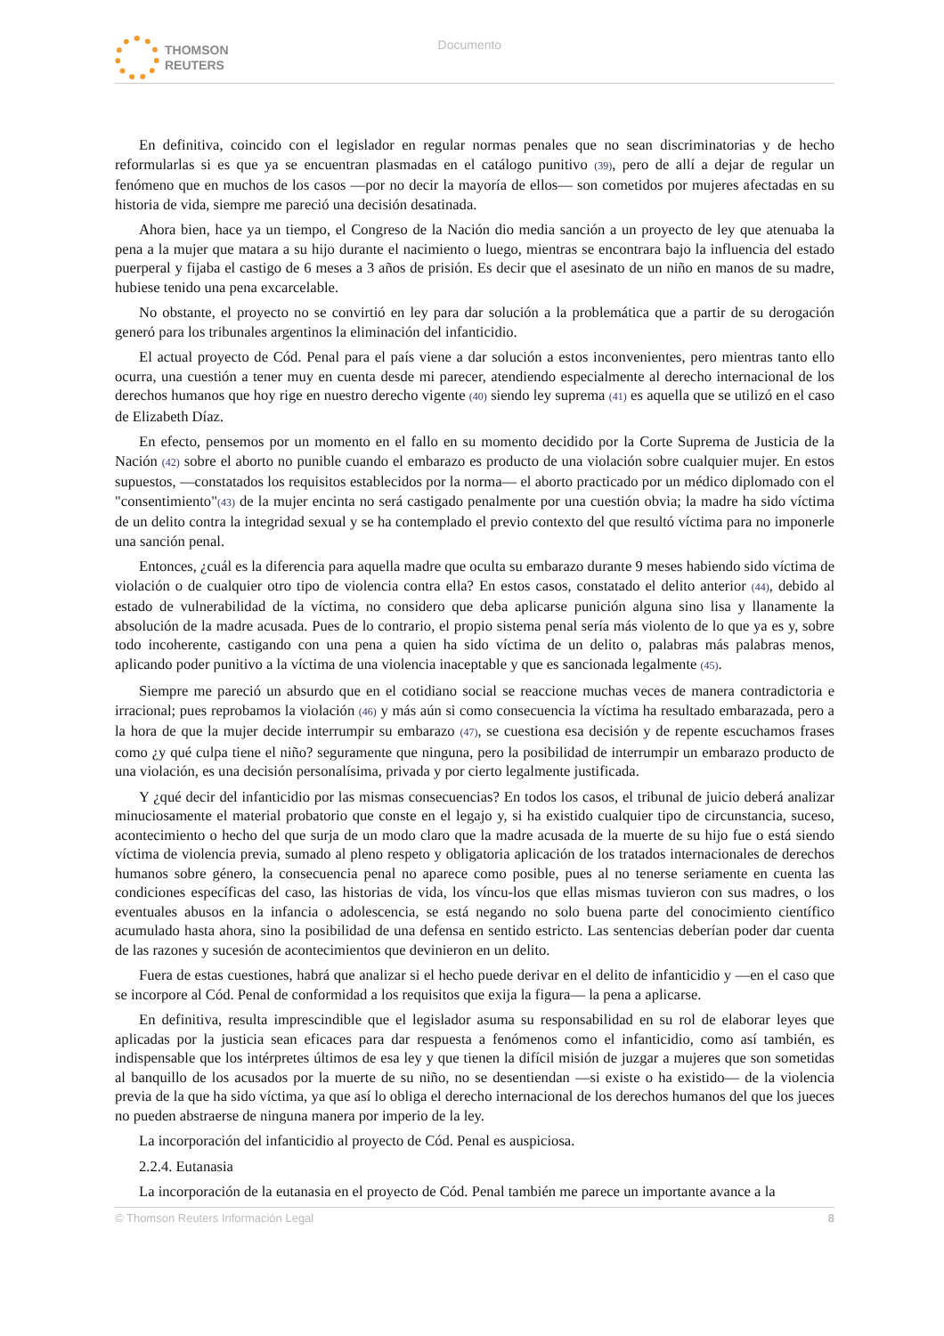THOMSON
REUTERS
Documento
En definitiva, coincido con el legislador en regular normas penales que no sean discriminatorias y de hecho reformularlas si es que ya se encuentran plasmadas en el catálogo punitivo (39), pero de allí a dejar de regular un fenómeno que en muchos de los casos —por no decir la mayoría de ellos— son cometidos por mujeres afectadas en su historia de vida, siempre me pareció una decisión desatinada.
Ahora bien, hace ya un tiempo, el Congreso de la Nación dio media sanción a un proyecto de ley que atenuaba la pena a la mujer que matara a su hijo durante el nacimiento o luego, mientras se encontrara bajo la influencia del estado puerperal y fijaba el castigo de 6 meses a 3 años de prisión. Es decir que el asesinato de un niño en manos de su madre, hubiese tenido una pena excarcelable.
No obstante, el proyecto no se convirtió en ley para dar solución a la problemática que a partir de su derogación generó para los tribunales argentinos la eliminación del infanticidio.
El actual proyecto de Cód. Penal para el país viene a dar solución a estos inconvenientes, pero mientras tanto ello ocurra, una cuestión a tener muy en cuenta desde mi parecer, atendiendo especialmente al derecho internacional de los derechos humanos que hoy rige en nuestro derecho vigente (40) siendo ley suprema (41) es aquella que se utilizó en el caso de Elizabeth Díaz.
En efecto, pensemos por un momento en el fallo en su momento decidido por la Corte Suprema de Justicia de la Nación (42) sobre el aborto no punible cuando el embarazo es producto de una violación sobre cualquier mujer. En estos supuestos, —constatados los requisitos establecidos por la norma— el aborto practicado por un médico diplomado con el "consentimiento"(43) de la mujer encinta no será castigado penalmente por una cuestión obvia; la madre ha sido víctima de un delito contra la integridad sexual y se ha contemplado el previo contexto del que resultó víctima para no imponerle una sanción penal.
Entonces, ¿cuál es la diferencia para aquella madre que oculta su embarazo durante 9 meses habiendo sido víctima de violación o de cualquier otro tipo de violencia contra ella? En estos casos, constatado el delito anterior (44), debido al estado de vulnerabilidad de la víctima, no considero que deba aplicarse punición alguna sino lisa y llanamente la absolución de la madre acusada. Pues de lo contrario, el propio sistema penal sería más violento de lo que ya es y, sobre todo incoherente, castigando con una pena a quien ha sido víctima de un delito o, palabras más palabras menos, aplicando poder punitivo a la víctima de una violencia inaceptable y que es sancionada legalmente (45).
Siempre me pareció un absurdo que en el cotidiano social se reaccione muchas veces de manera contradictoria e irracional; pues reprobamos la violación (46) y más aún si como consecuencia la víctima ha resultado embarazada, pero a la hora de que la mujer decide interrumpir su embarazo (47), se cuestiona esa decisión y de repente escuchamos frases como ¿y qué culpa tiene el niño? seguramente que ninguna, pero la posibilidad de interrumpir un embarazo producto de una violación, es una decisión personalísima, privada y por cierto legalmente justificada.
Y ¿qué decir del infanticidio por las mismas consecuencias? En todos los casos, el tribunal de juicio deberá analizar minuciosamente el material probatorio que conste en el legajo y, si ha existido cualquier tipo de circunstancia, suceso, acontecimiento o hecho del que surja de un modo claro que la madre acusada de la muerte de su hijo fue o está siendo víctima de violencia previa, sumado al pleno respeto y obligatoria aplicación de los tratados internacionales de derechos humanos sobre género, la consecuencia penal no aparece como posible, pues al no tenerse seriamente en cuenta las condiciones específicas del caso, las historias de vida, los víncu-los que ellas mismas tuvieron con sus madres, o los eventuales abusos en la infancia o adolescencia, se está negando no solo buena parte del conocimiento científico acumulado hasta ahora, sino la posibilidad de una defensa en sentido estricto. Las sentencias deberían poder dar cuenta de las razones y sucesión de acontecimientos que devinieron en un delito.
Fuera de estas cuestiones, habrá que analizar si el hecho puede derivar en el delito de infanticidio y —en el caso que se incorpore al Cód. Penal de conformidad a los requisitos que exija la figura— la pena a aplicarse.
En definitiva, resulta imprescindible que el legislador asuma su responsabilidad en su rol de elaborar leyes que aplicadas por la justicia sean eficaces para dar respuesta a fenómenos como el infanticidio, como así también, es indispensable que los intérpretes últimos de esa ley y que tienen la difícil misión de juzgar a mujeres que son sometidas al banquillo de los acusados por la muerte de su niño, no se desentiendan —si existe o ha existido— de la violencia previa de la que ha sido víctima, ya que así lo obliga el derecho internacional de los derechos humanos del que los jueces no pueden abstraerse de ninguna manera por imperio de la ley.
La incorporación del infanticidio al proyecto de Cód. Penal es auspiciosa.
2.2.4. Eutanasia
La incorporación de la eutanasia en el proyecto de Cód. Penal también me parece un importante avance a la
© Thomson Reuters Información Legal 8